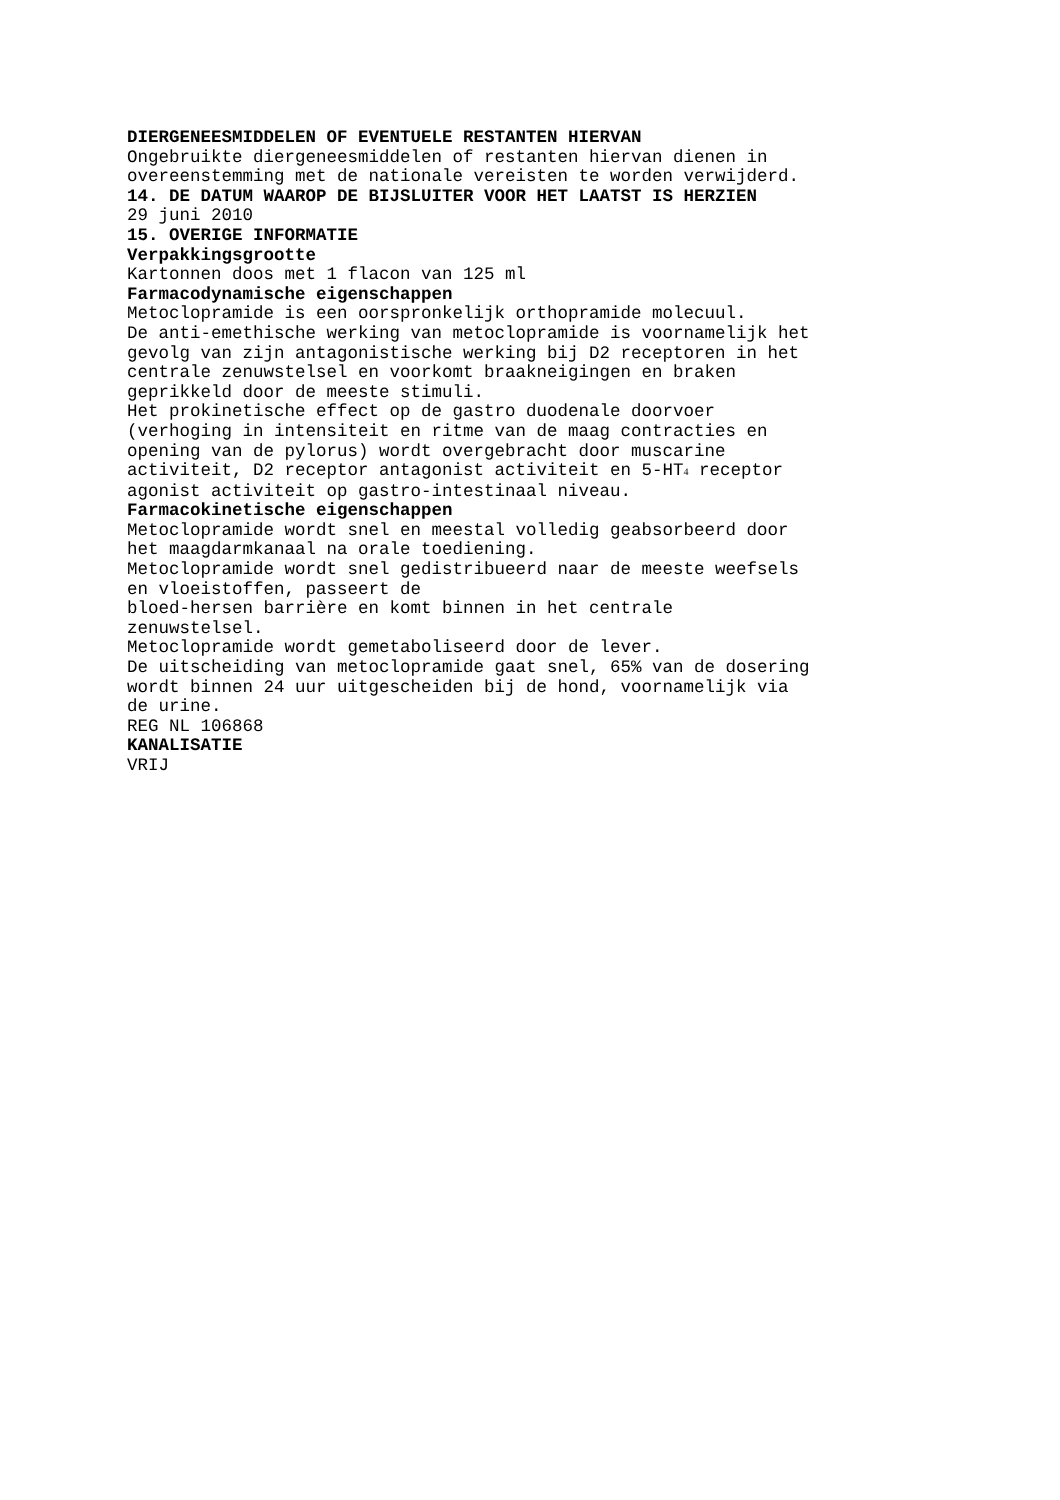DIERGENEESMIDDELEN OF EVENTUELE RESTANTEN HIERVAN
Ongebruikte diergeneesmiddelen of restanten hiervan dienen in overeenstemming met de nationale vereisten te worden verwijderd.
14. DE DATUM WAAROP DE BIJSLUITER VOOR HET LAATST IS HERZIEN
29 juni 2010
15. OVERIGE INFORMATIE
Verpakkingsgrootte
Kartonnen doos met 1 flacon van 125 ml
Farmacodynamische eigenschappen
Metoclopramide is een oorspronkelijk orthopramide molecuul.
De anti-emethische werking van metoclopramide is voornamelijk het gevolg van zijn antagonistische werking bij D2 receptoren in het centrale zenuwstelsel en voorkomt braakneigingen en braken geprikkeld door de meeste stimuli.
Het prokinetische effect op de gastro duodenale doorvoer (verhoging in intensiteit en ritme van de maag contracties en opening van de pylorus) wordt overgebracht door muscarine activiteit, D2 receptor antagonist activiteit en 5-HT<sub>4</sub> receptor agonist activiteit op gastro-intestinaal niveau.
Farmacokinetische eigenschappen
Metoclopramide wordt snel en meestal volledig geabsorbeerd door het maagdarmkanaal na orale toediening.
Metoclopramide wordt snel gedistribueerd naar de meeste weefsels en vloeistoffen, passeert de
bloed-hersen barrière en komt binnen in het centrale zenuwstelsel.
Metoclopramide wordt gemetaboliseerd door de lever.
De uitscheiding van metoclopramide gaat snel, 65% van de dosering wordt binnen 24 uur uitgescheiden bij de hond, voornamelijk via de urine.
REG NL 106868
KANALISATIE
VRIJ